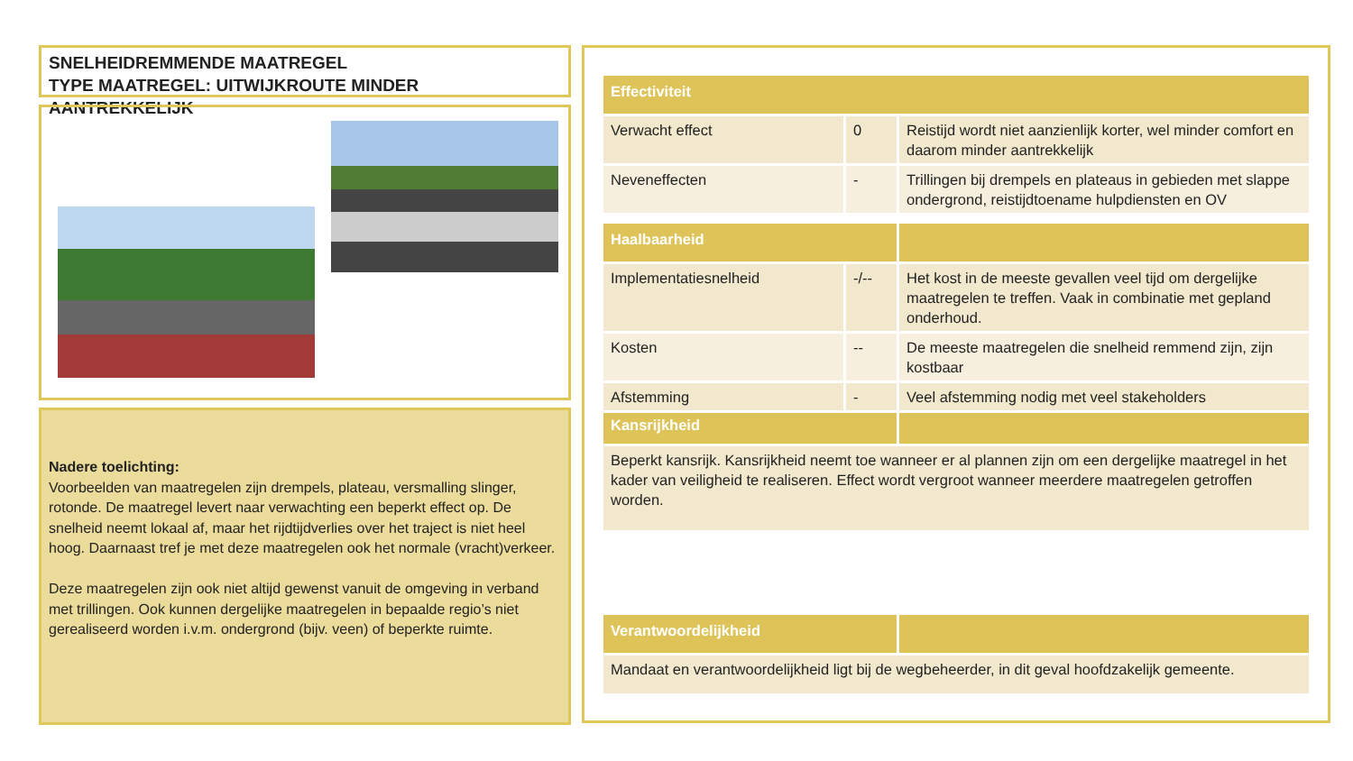SNELHEIDREMMENDE MAATREGEL
TYPE MAATREGEL: UITWIJKROUTE MINDER AANTREKKELIJK
Nadere toelichting:
Voorbeelden van maatregelen zijn drempels, plateau, versmalling slinger, rotonde. De maatregel levert naar verwachting een beperkt effect op. De snelheid neemt lokaal af, maar het rijdtijdverlies over het traject is niet heel hoog. Daarnaast tref je met deze maatregelen ook het normale (vracht)verkeer.
Deze maatregelen zijn ook niet altijd gewenst vanuit de omgeving in verband met trillingen. Ook kunnen dergelijke maatregelen in bepaalde regio’s niet gerealiseerd worden i.v.m. ondergrond (bijv. veen) of beperkte ruimte.
| Effectiviteit | | |
| --- | --- | --- |
| Verwacht effect | 0 | Reistijd wordt niet aanzienlijk korter, wel minder comfort en daarom minder aantrekkelijk |
| Neveneffecten | - | Trillingen bij drempels en plateaus in gebieden met slappe ondergrond, reistijdtoename hulpdiensten en OV |
| Haalbaarheid | | |
| Implementatiesnelheid | -/-- | Het kost in de meeste gevallen veel tijd om dergelijke maatregelen te treffen. Vaak in combinatie met gepland onderhoud. |
| Kosten | -- | De meeste maatregelen die snelheid remmend zijn, zijn kostbaar |
| Afstemming | - | Veel afstemming nodig met veel stakeholders |
| Kansrijkheid | | |
| Beperkt kansrijk. Kansrijkheid neemt toe wanneer er al plannen zijn om een dergelijke maatregel in het kader van veiligheid te realiseren. Effect wordt vergroot wanneer meerdere maatregelen getroffen worden. | | |
| Verantwoordelijkheid | | |
| Mandaat en verantwoordelijkheid ligt bij de wegbeheerder, in dit geval hoofdzakelijk gemeente. | | |